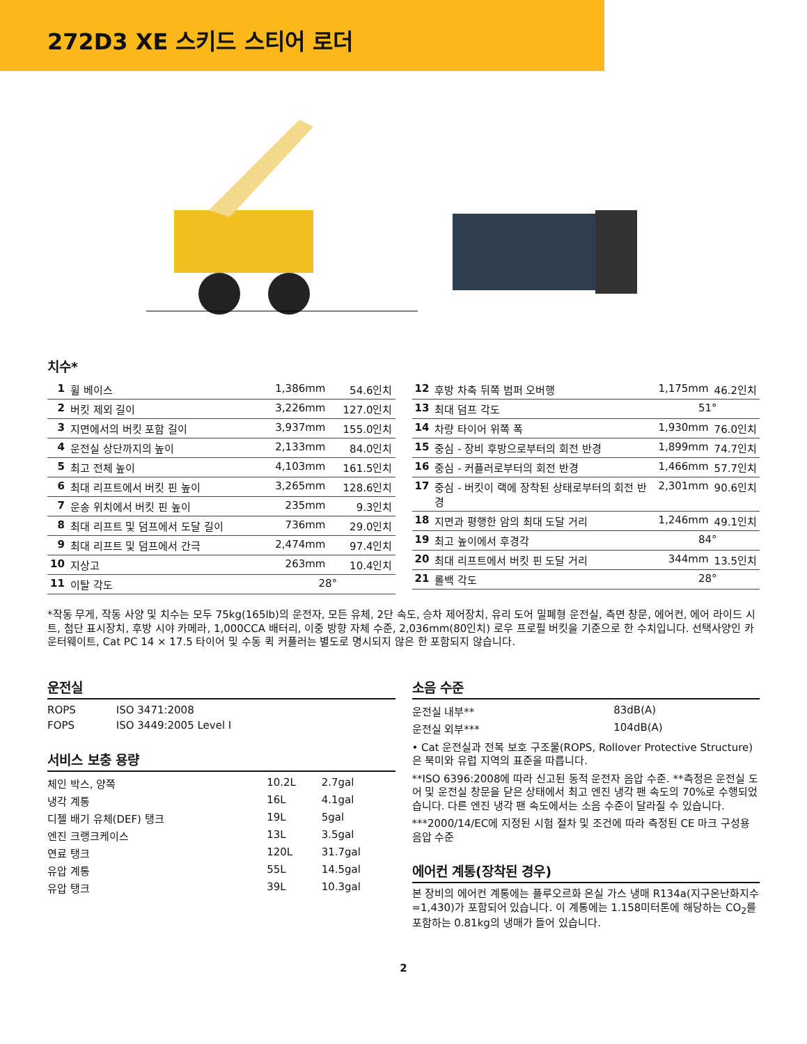272D3 XE 스키드 스티어 로더
치수*
| 1 | 휠 베이스 | 1,386mm | 54.6인치 |
| 2 | 버킷 제외 길이 | 3,226mm | 127.0인치 |
| 3 | 지면에서의 버킷 포함 길이 | 3,937mm | 155.0인치 |
| 4 | 운전실 상단까지의 높이 | 2,133mm | 84.0인치 |
| 5 | 최고 전체 높이 | 4,103mm | 161.5인치 |
| 6 | 최대 리프트에서 버킷 핀 높이 | 3,265mm | 128.6인치 |
| 7 | 운송 위치에서 버킷 핀 높이 | 235mm | 9.3인치 |
| 8 | 최대 리프트 및 덤프에서 도달 길이 | 736mm | 29.0인치 |
| 9 | 최대 리프트 및 덤프에서 간극 | 2,474mm | 97.4인치 |
| 10 | 지상고 | 263mm | 10.4인치 |
| 11 | 이탈 각도 | 28° | |
| 12 | 후방 차축 뒤쪽 범퍼 오버행 | 1,175mm | 46.2인치 |
| 13 | 최대 덤프 각도 | 51° | |
| 14 | 차량 타이어 위쪽 폭 | 1,930mm | 76.0인치 |
| 15 | 중심 - 장비 후방으로부터의 회전 반경 | 1,899mm | 74.7인치 |
| 16 | 중심 - 커플러로부터의 회전 반경 | 1,466mm | 57.7인치 |
| 17 | 중심 - 버킷이 랙에 장착된 상태로부터의 회전 반경 | 2,301mm | 90.6인치 |
| 18 | 지면과 평행한 암의 최대 도달 거리 | 1,246mm | 49.1인치 |
| 19 | 최고 높이에서 후경각 | 84° | |
| 20 | 최대 리프트에서 버킷 핀 도달 거리 | 344mm | 13.5인치 |
| 21 | 롤백 각도 | 28° | |
*작동 무게, 작동 사양 및 치수는 모두 75kg(165lb)의 운전자, 모든 유체, 2단 속도, 승차 제어장치, 유리 도어 밀폐형 운전실, 측면 창문, 에어컨, 에어 라이드 시트, 첨단 표시장치, 후방 시야 카메라, 1,000CCA 배터리, 이중 방향 자체 수준, 2,036mm(80인치) 로우 프로필 버킷을 기준으로 한 수치입니다. 선택사양인 카운터웨이트, Cat PC 14 × 17.5 타이어 및 수동 퀵 커플러는 별도로 명시되지 않은 한 포함되지 않습니다.
운전실
| ROPS | ISO 3471:2008 |
| FOPS | ISO 3449:2005 Level I |
서비스 보충 용량
| 체인 박스, 양쪽 | 10.2L | 2.7gal |
| 냉각 계통 | 16L | 4.1gal |
| 디젤 배기 유체(DEF) 탱크 | 19L | 5gal |
| 엔진 크랭크케이스 | 13L | 3.5gal |
| 연료 탱크 | 120L | 31.7gal |
| 유압 계통 | 55L | 14.5gal |
| 유압 탱크 | 39L | 10.3gal |
소음 수준
| 운전실 내부** | 83dB(A) |
| 운전실 외부*** | 104dB(A) |
• Cat 운전실과 전복 보호 구조물(ROPS, Rollover Protective Structure)은 북미와 유럽 지역의 표준을 따릅니다.
**ISO 6396:2008에 따라 신고된 동적 운전자 음압 수준. **측정은 운전실 도어 및 운전실 창문을 닫은 상태에서 최고 엔진 냉각 팬 속도의 70%로 수행되었습니다. 다른 엔진 냉각 팬 속도에서는 소음 수준이 달라질 수 있습니다.
***2000/14/EC에 지정된 시험 절차 및 조건에 따라 측정된 CE 마크 구성용 음압 수준
에어컨 계통(장착된 경우)
본 장비의 에어컨 계통에는 플루오르화 온실 가스 냉매 R134a(지구온난화지수=1,430)가 포함되어 있습니다. 이 계통에는 1.158미터톤에 해당하는 CO<sub>2</sub>를 포함하는 0.81kg의 냉매가 들어 있습니다.
2